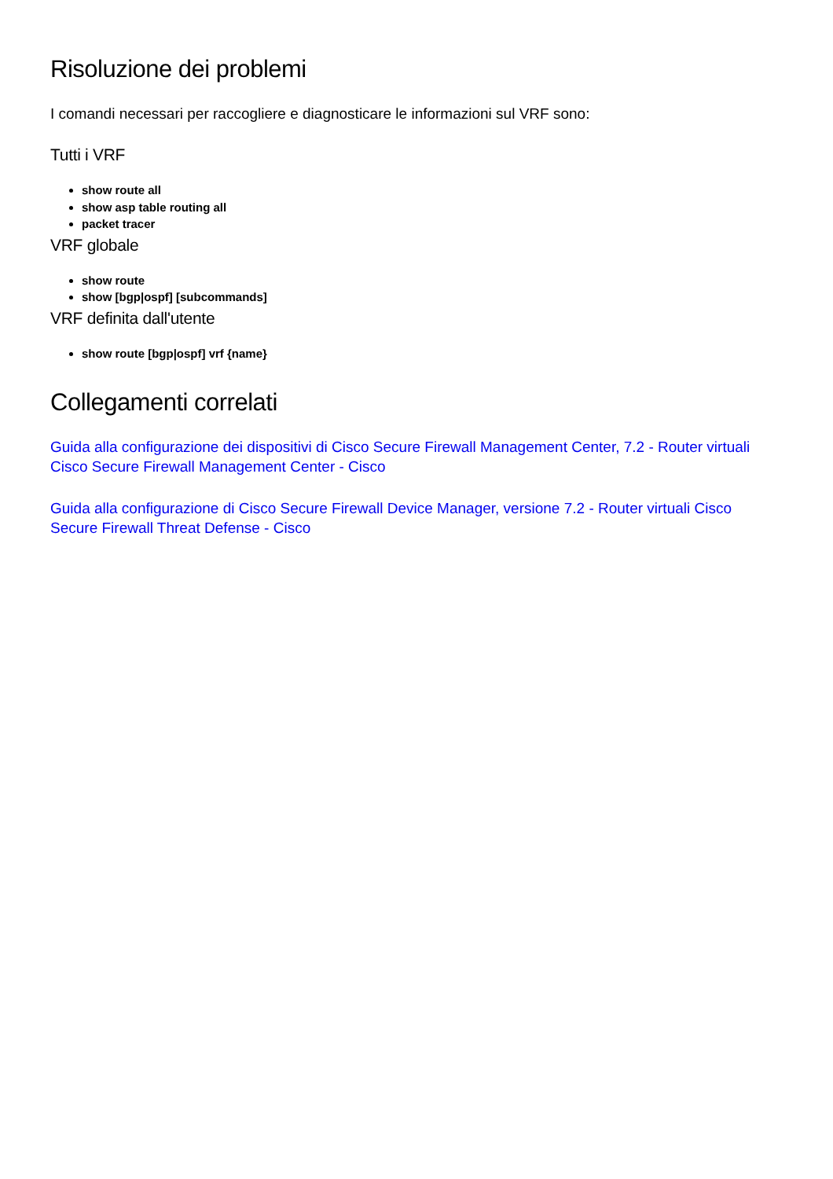Risoluzione dei problemi
I comandi necessari per raccogliere e diagnosticare le informazioni sul VRF sono:
Tutti i VRF
show route all
show asp table routing all
packet tracer
VRF globale
show route
show [bgp|ospf] [subcommands]
VRF definita dall'utente
show route [bgp|ospf] vrf {name}
Collegamenti correlati
Guida alla configurazione dei dispositivi di Cisco Secure Firewall Management Center, 7.2 - Router virtuali Cisco Secure Firewall Management Center - Cisco
Guida alla configurazione di Cisco Secure Firewall Device Manager, versione 7.2 - Router virtuali Cisco Secure Firewall Threat Defense - Cisco